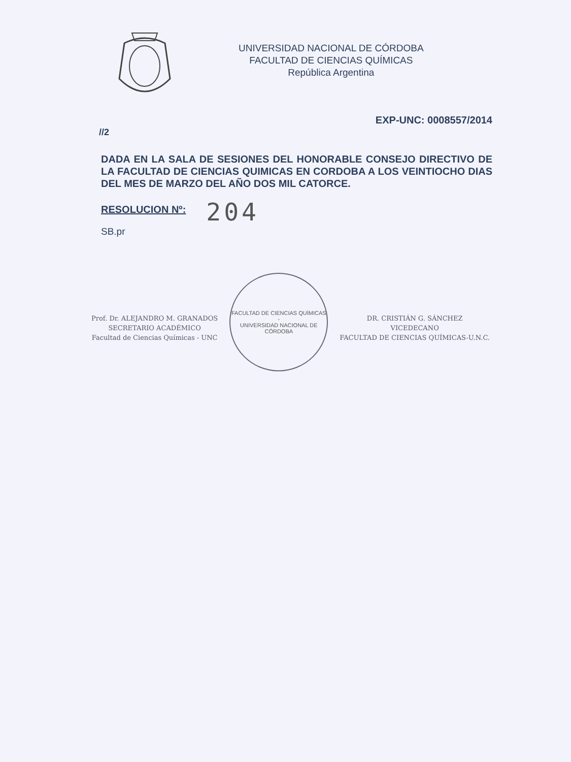UNIVERSIDAD NACIONAL DE CÓRDOBA
FACULTAD DE CIENCIAS QUÍMICAS
República Argentina
EXP-UNC: 0008557/2014
//2
DADA EN LA SALA DE SESIONES DEL HONORABLE CONSEJO DIRECTIVO DE LA FACULTAD DE CIENCIAS QUIMICAS EN CORDOBA A LOS VEINTIOCHO DIAS DEL MES DE MARZO DEL AÑO DOS MIL CATORCE.
RESOLUCION Nº: 204
SB.pr
Prof. Dr. ALEJANDRO M. GRANADOS
SECRETARIO ACADÉMICO
Facultad de Ciencias Químicas - UNC
FACULTAD DE CIENCIAS QUÍMICAS -
UNIVERSIDAD NACIONAL DE CÓRDOBA
DR. CRISTIÁN G. SÁNCHEZ
VICEDECANO
FACULTAD DE CIENCIAS QUÍMICAS-U.N.C.